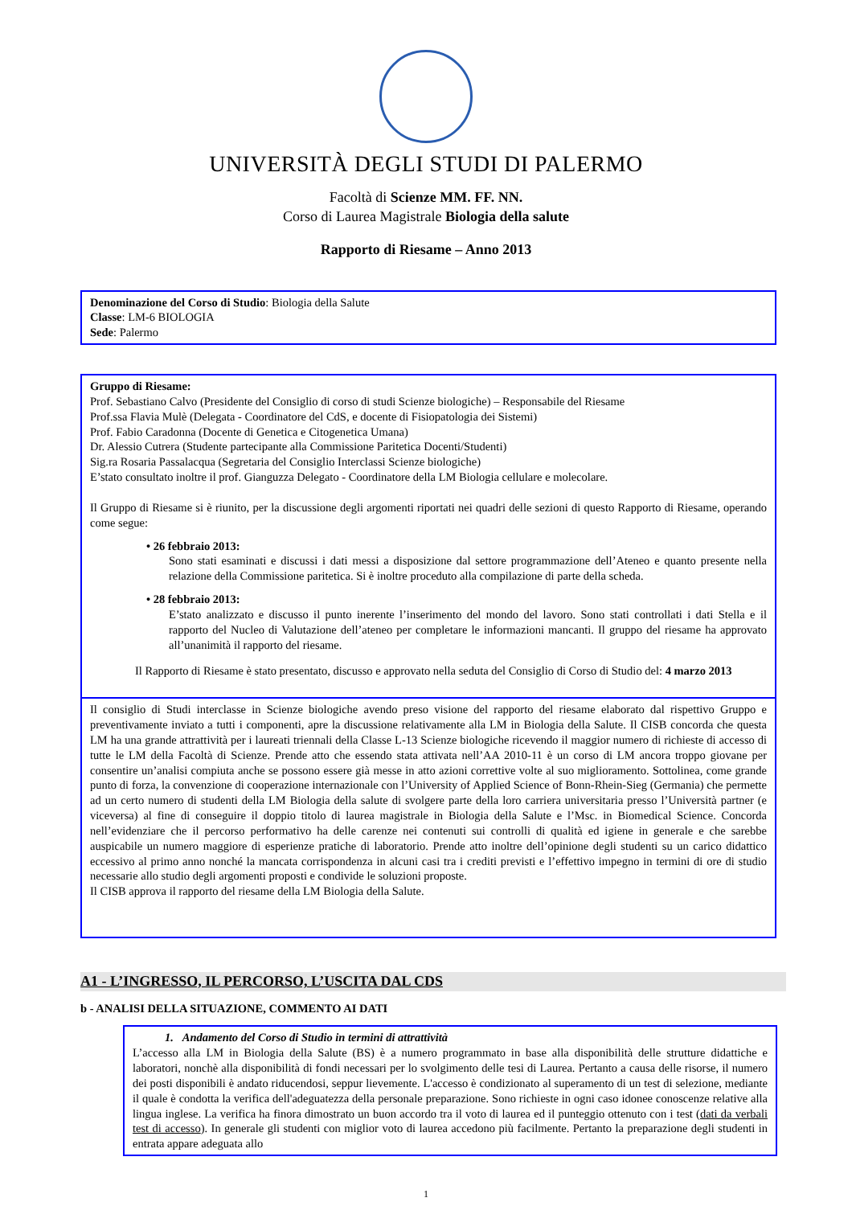UNIVERSITÀ DEGLI STUDI DI PALERMO
Facoltà di Scienze MM. FF. NN.
Corso di Laurea Magistrale Biologia della salute
Rapporto di Riesame – Anno 2013
Denominazione del Corso di Studio: Biologia della Salute
Classe: LM-6 BIOLOGIA
Sede: Palermo
Gruppo di Riesame:
Prof. Sebastiano Calvo (Presidente del Consiglio di corso di studi Scienze biologiche) – Responsabile del Riesame
Prof.ssa Flavia Mulè (Delegata - Coordinatore del CdS, e docente di Fisiopatologia dei Sistemi)
Prof. Fabio Caradonna (Docente di Genetica e Citogenetica Umana)
Dr. Alessio Cutrera (Studente partecipante alla Commissione Paritetica Docenti/Studenti)
Sig.ra Rosaria Passalacqua (Segretaria del Consiglio Interclassi Scienze biologiche)
E’stato consultato inoltre il prof. Gianguzza Delegato - Coordinatore della LM Biologia cellulare e molecolare.
Il Gruppo di Riesame si è riunito, per la discussione degli argomenti riportati nei quadri delle sezioni di questo Rapporto di Riesame, operando come segue:
• 26 febbraio 2013:
Sono stati esaminati e discussi i dati messi a disposizione dal settore programmazione dell’Ateneo e quanto presente nella relazione della Commissione paritetica. Si è inoltre proceduto alla compilazione di parte della scheda.
• 28 febbraio 2013:
E’stato analizzato e discusso il punto inerente l’inserimento del mondo del lavoro. Sono stati controllati i dati Stella e il rapporto del Nucleo di Valutazione dell’ateneo per completare le informazioni mancanti. Il gruppo del riesame ha approvato all’unanimità il rapporto del riesame.
Il Rapporto di Riesame è stato presentato, discusso e approvato nella seduta del Consiglio di Corso di Studio del: 4 marzo 2013
Il consiglio di Studi interclasse in Scienze biologiche avendo preso visione del rapporto del riesame elaborato dal rispettivo Gruppo e preventivamente inviato a tutti i componenti, apre la discussione relativamente alla LM in Biologia della Salute. Il CISB concorda che questa LM ha una grande attrattività per i laureati triennali della Classe L-13 Scienze biologiche ricevendo il maggior numero di richieste di accesso di tutte le LM della Facoltà di Scienze. Prende atto che essendo stata attivata nell’AA 2010-11 è un corso di LM ancora troppo giovane per consentire un’analisi compiuta anche se possono essere già messe in atto azioni correttive volte al suo miglioramento. Sottolinea, come grande punto di forza, la convenzione di cooperazione internazionale con l’University of Applied Science of Bonn-Rhein-Sieg (Germania) che permette ad un certo numero di studenti della LM Biologia della salute di svolgere parte della loro carriera universitaria presso l’Università partner (e viceversa) al fine di conseguire il doppio titolo di laurea magistrale in Biologia della Salute e l’Msc. in Biomedical Science. Concorda nell’evidenziare che il percorso performativo ha delle carenze nei contenuti sui controlli di qualità ed igiene in generale e che sarebbe auspicabile un numero maggiore di esperienze pratiche di laboratorio. Prende atto inoltre dell’opinione degli studenti su un carico didattico eccessivo al primo anno nonché la mancata corrispondenza in alcuni casi tra i crediti previsti e l’effettivo impegno in termini di ore di studio necessarie allo studio degli argomenti proposti e condivide le soluzioni proposte.
Il CISB approva il rapporto del riesame della LM Biologia della Salute.
A1 - L’INGRESSO, IL PERCORSO, L’USCITA DAL CDS
b - ANALISI DELLA SITUAZIONE, COMMENTO AI DATI
1. Andamento del Corso di Studio in termini di attrattività
L’accesso alla LM in Biologia della Salute (BS) è a numero programmato in base alla disponibilità delle strutture didattiche e laboratori, nonchè alla disponibilità di fondi necessari per lo svolgimento delle tesi di Laurea. Pertanto a causa delle risorse, il numero dei posti disponibili è andato riducendosi, seppur lievemente. L'accesso è condizionato al superamento di un test di selezione, mediante il quale è condotta la verifica dell'adeguatezza della personale preparazione. Sono richieste in ogni caso idonee conoscenze relative alla lingua inglese. La verifica ha finora dimostrato un buon accordo tra il voto di laurea ed il punteggio ottenuto con i test (dati da verbali test di accesso). In generale gli studenti con miglior voto di laurea accedono più facilmente. Pertanto la preparazione degli studenti in entrata appare adeguata allo
1